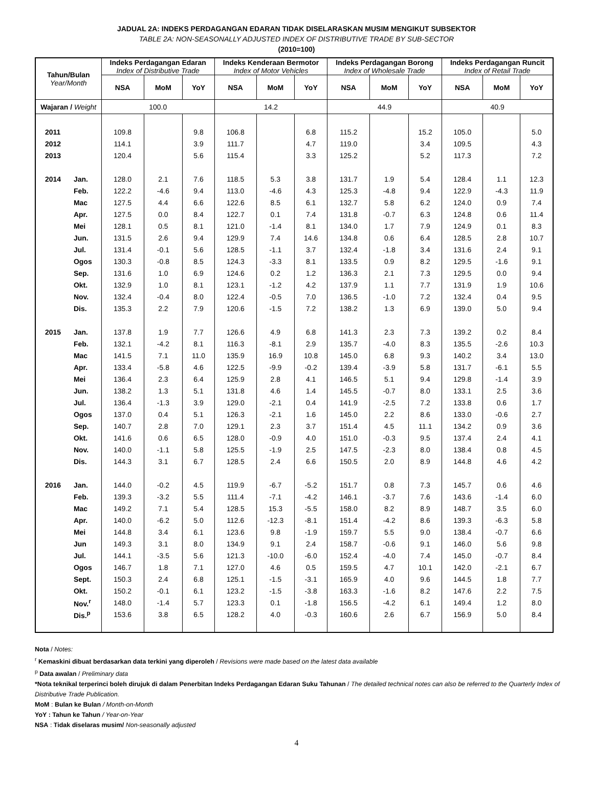JADUAL 2A: INDEKS PERDAGANGAN EDARAN TIDAK DISELARASKAN MUSIM MENGIKUT SUBSEKTOR
TABLE 2A: NON-SEASONALLY ADJUSTED INDEX OF DISTRIBUTIVE TRADE BY SUB-SECTOR
(2010=100)
| Tahun/Bulan Year/Month | | Indeks Perdagangan Edaran Index of Distributive Trade | | | Indeks Kenderaan Bermotor Index of Motor Vehicles | | | Indeks Perdagangan Borong Index of Wholesale Trade | | | Indeks Perdagangan Runcit Index of Retail Trade | | |
| --- | --- | --- | --- | --- | --- | --- | --- | --- | --- | --- | --- | --- | --- |
| | | NSA | MoM | YoY | NSA | MoM | YoY | NSA | MoM | YoY | NSA | MoM | YoY |
| Wajaran / Weight | | 100.0 | | | 14.2 | | | 44.9 | | | 40.9 | | |
| 2011 | | 109.8 | | 9.8 | 106.8 | | 6.8 | 115.2 | | 15.2 | 105.0 | | 5.0 |
| 2012 | | 114.1 | | 3.9 | 111.7 | | 4.7 | 119.0 | | 3.4 | 109.5 | | 4.3 |
| 2013 | | 120.4 | | 5.6 | 115.4 | | 3.3 | 125.2 | | 5.2 | 117.3 | | 7.2 |
| 2014 | Jan. | 128.0 | 2.1 | 7.6 | 118.5 | 5.3 | 3.8 | 131.7 | 1.9 | 5.4 | 128.4 | 1.1 | 12.3 |
| | Feb. | 122.2 | -4.6 | 9.4 | 113.0 | -4.6 | 4.3 | 125.3 | -4.8 | 9.4 | 122.9 | -4.3 | 11.9 |
| | Mac | 127.5 | 4.4 | 6.6 | 122.6 | 8.5 | 6.1 | 132.7 | 5.8 | 6.2 | 124.0 | 0.9 | 7.4 |
| | Apr. | 127.5 | 0.0 | 8.4 | 122.7 | 0.1 | 7.4 | 131.8 | -0.7 | 6.3 | 124.8 | 0.6 | 11.4 |
| | Mei | 128.1 | 0.5 | 8.1 | 121.0 | -1.4 | 8.1 | 134.0 | 1.7 | 7.9 | 124.9 | 0.1 | 8.3 |
| | Jun. | 131.5 | 2.6 | 9.4 | 129.9 | 7.4 | 14.6 | 134.8 | 0.6 | 6.4 | 128.5 | 2.8 | 10.7 |
| | Jul. | 131.4 | -0.1 | 5.6 | 128.5 | -1.1 | 3.7 | 132.4 | -1.8 | 3.4 | 131.6 | 2.4 | 9.1 |
| | Ogos | 130.3 | -0.8 | 8.5 | 124.3 | -3.3 | 8.1 | 133.5 | 0.9 | 8.2 | 129.5 | -1.6 | 9.1 |
| | Sep. | 131.6 | 1.0 | 6.9 | 124.6 | 0.2 | 1.2 | 136.3 | 2.1 | 7.3 | 129.5 | 0.0 | 9.4 |
| | Okt. | 132.9 | 1.0 | 8.1 | 123.1 | -1.2 | 4.2 | 137.9 | 1.1 | 7.7 | 131.9 | 1.9 | 10.6 |
| | Nov. | 132.4 | -0.4 | 8.0 | 122.4 | -0.5 | 7.0 | 136.5 | -1.0 | 7.2 | 132.4 | 0.4 | 9.5 |
| | Dis. | 135.3 | 2.2 | 7.9 | 120.6 | -1.5 | 7.2 | 138.2 | 1.3 | 6.9 | 139.0 | 5.0 | 9.4 |
| 2015 | Jan. | 137.8 | 1.9 | 7.7 | 126.6 | 4.9 | 6.8 | 141.3 | 2.3 | 7.3 | 139.2 | 0.2 | 8.4 |
| | Feb. | 132.1 | -4.2 | 8.1 | 116.3 | -8.1 | 2.9 | 135.7 | -4.0 | 8.3 | 135.5 | -2.6 | 10.3 |
| | Mac | 141.5 | 7.1 | 11.0 | 135.9 | 16.9 | 10.8 | 145.0 | 6.8 | 9.3 | 140.2 | 3.4 | 13.0 |
| | Apr. | 133.4 | -5.8 | 4.6 | 122.5 | -9.9 | -0.2 | 139.4 | -3.9 | 5.8 | 131.7 | -6.1 | 5.5 |
| | Mei | 136.4 | 2.3 | 6.4 | 125.9 | 2.8 | 4.1 | 146.5 | 5.1 | 9.4 | 129.8 | -1.4 | 3.9 |
| | Jun. | 138.2 | 1.3 | 5.1 | 131.8 | 4.6 | 1.4 | 145.5 | -0.7 | 8.0 | 133.1 | 2.5 | 3.6 |
| | Jul. | 136.4 | -1.3 | 3.9 | 129.0 | -2.1 | 0.4 | 141.9 | -2.5 | 7.2 | 133.8 | 0.6 | 1.7 |
| | Ogos | 137.0 | 0.4 | 5.1 | 126.3 | -2.1 | 1.6 | 145.0 | 2.2 | 8.6 | 133.0 | -0.6 | 2.7 |
| | Sep. | 140.7 | 2.8 | 7.0 | 129.1 | 2.3 | 3.7 | 151.4 | 4.5 | 11.1 | 134.2 | 0.9 | 3.6 |
| | Okt. | 141.6 | 0.6 | 6.5 | 128.0 | -0.9 | 4.0 | 151.0 | -0.3 | 9.5 | 137.4 | 2.4 | 4.1 |
| | Nov. | 140.0 | -1.1 | 5.8 | 125.5 | -1.9 | 2.5 | 147.5 | -2.3 | 8.0 | 138.4 | 0.8 | 4.5 |
| | Dis. | 144.3 | 3.1 | 6.7 | 128.5 | 2.4 | 6.6 | 150.5 | 2.0 | 8.9 | 144.8 | 4.6 | 4.2 |
| 2016 | Jan. | 144.0 | -0.2 | 4.5 | 119.9 | -6.7 | -5.2 | 151.7 | 0.8 | 7.3 | 145.7 | 0.6 | 4.6 |
| | Feb. | 139.3 | -3.2 | 5.5 | 111.4 | -7.1 | -4.2 | 146.1 | -3.7 | 7.6 | 143.6 | -1.4 | 6.0 |
| | Mac | 149.2 | 7.1 | 5.4 | 128.5 | 15.3 | -5.5 | 158.0 | 8.2 | 8.9 | 148.7 | 3.5 | 6.0 |
| | Apr. | 140.0 | -6.2 | 5.0 | 112.6 | -12.3 | -8.1 | 151.4 | -4.2 | 8.6 | 139.3 | -6.3 | 5.8 |
| | Mei | 144.8 | 3.4 | 6.1 | 123.6 | 9.8 | -1.9 | 159.7 | 5.5 | 9.0 | 138.4 | -0.7 | 6.6 |
| | Jun | 149.3 | 3.1 | 8.0 | 134.9 | 9.1 | 2.4 | 158.7 | -0.6 | 9.1 | 146.0 | 5.6 | 9.8 |
| | Jul. | 144.1 | -3.5 | 5.6 | 121.3 | -10.0 | -6.0 | 152.4 | -4.0 | 7.4 | 145.0 | -0.7 | 8.4 |
| | Ogos | 146.7 | 1.8 | 7.1 | 127.0 | 4.6 | 0.5 | 159.5 | 4.7 | 10.1 | 142.0 | -2.1 | 6.7 |
| | Sept. | 150.3 | 2.4 | 6.8 | 125.1 | -1.5 | -3.1 | 165.9 | 4.0 | 9.6 | 144.5 | 1.8 | 7.7 |
| | Okt. | 150.2 | -0.1 | 6.1 | 123.2 | -1.5 | -3.8 | 163.3 | -1.6 | 8.2 | 147.6 | 2.2 | 7.5 |
| | Nov.<sup>r</sup> | 148.0 | -1.4 | 5.7 | 123.3 | 0.1 | -1.8 | 156.5 | -4.2 | 6.1 | 149.4 | 1.2 | 8.0 |
| | Dis.<sup>p</sup> | 153.6 | 3.8 | 6.5 | 128.2 | 4.0 | -0.3 | 160.6 | 2.6 | 6.7 | 156.9 | 5.0 | 8.4 |
Nota / Notes:
<sup>r</sup> Kemaskini dibuat berdasarkan data terkini yang diperoleh / Revisions were made based on the latest data available
<sup>p</sup> Data awalan / Preliminary data
*Nota teknikal terperinci boleh dirujuk di dalam Penerbitan Indeks Perdagangan Edaran Suku Tahunan / The detailed technical notes can also be referred to the Quarterly Index of Distributive Trade Publication.
MoM : Bulan ke Bulan / Month-on-Month
YoY : Tahun ke Tahun / Year-on-Year
NSA : Tidak diselaras musim/ Non-seasonally adjusted
4